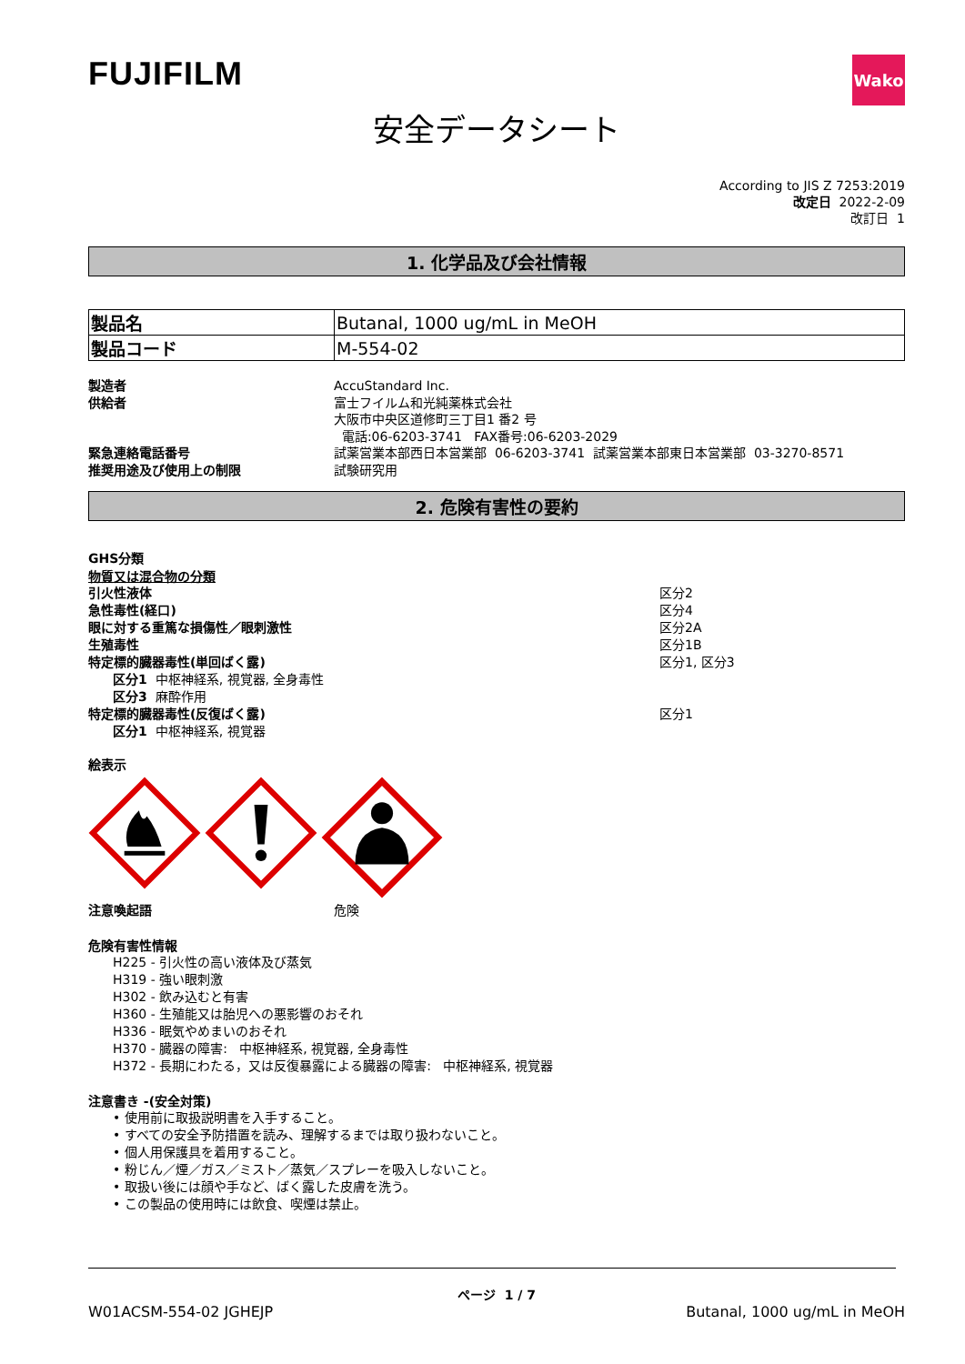FUJIFILM
Wako
安全データシート
According to JIS Z 7253:2019
改定日 2022-2-09
改訂日 1
1. 化学品及び会社情報
| 製品名 | Butanal, 1000 ug/mL in MeOH |
| 製品コード | M-554-02 |
製造者
AccuStandard Inc.
供給者
富士フイルム和光純薬株式会社
大阪市中央区道修町三丁目1 番2 号
電話:06-6203-3741 FAX番号:06-6203-2029
緊急連絡電話番号
試薬営業本部西日本営業部 06-6203-3741 試薬営業本部東日本営業部 03-3270-8571
推奨用途及び使用上の制限
試験研究用
2. 危険有害性の要約
GHS分類
物質又は混合物の分類
引火性液体 区分2
急性毒性(経口) 区分4
眼に対する重篤な損傷性／眼刺激性 区分2A
生殖毒性 区分1B
特定標的臓器毒性(単回ばく露) 区分1, 区分3
区分1 中枢神経系, 視覚器, 全身毒性
区分3 麻酔作用
特定標的臓器毒性(反復ばく露) 区分1
区分1 中枢神経系, 視覚器
絵表示
注意喚起語
危険
危険有害性情報
H225 - 引火性の高い液体及び蒸気
H319 - 強い眼刺激
H302 - 飲み込むと有害
H360 - 生殖能又は胎児への悪影響のおそれ
H336 - 眠気やめまいのおそれ
H370 - 臓器の障害: 中枢神経系, 視覚器, 全身毒性
H372 - 長期にわたる，又は反復暴露による臓器の障害: 中枢神経系, 視覚器
注意書き -(安全対策)
• 使用前に取扱説明書を入手すること。
• すべての安全予防措置を読み、理解するまでは取り扱わないこと。
• 個人用保護具を着用すること。
• 粉じん／煙／ガス／ミスト／蒸気／スプレーを吸入しないこと。
• 取扱い後には顔や手など、ばく露した皮膚を洗う。
• この製品の使用時には飲食、喫煙は禁止。
ページ 1 / 7
W01ACSM-554-02 JGHEJP Butanal, 1000 ug/mL in MeOH